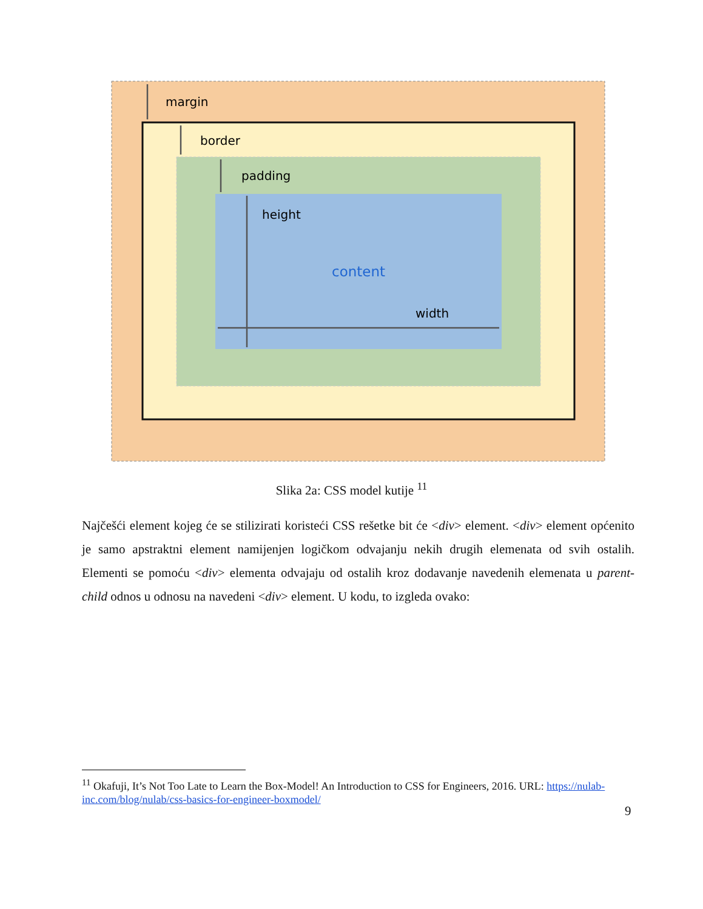margin
border
padding
height
content
width
Slika 2a: CSS model kutije <sup>11</sup>
Najčešći element kojeg će se stilizirati koristeći CSS rešetke bit će <div> element. <div> element općenito je samo apstraktni element namijenjen logičkom odvajanju nekih drugih elemenata od svih ostalih. Elementi se pomoću <div> elementa odvajaju od ostalih kroz dodavanje navedenih elemenata u parent-child odnos u odnosu na navedeni <div> element. U kodu, to izgleda ovako:
<sup>11</sup> Okafuji, It’s Not Too Late to Learn the Box-Model! An Introduction to CSS for Engineers, 2016. URL: https://nulab-inc.com/blog/nulab/css-basics-for-engineer-boxmodel/
9